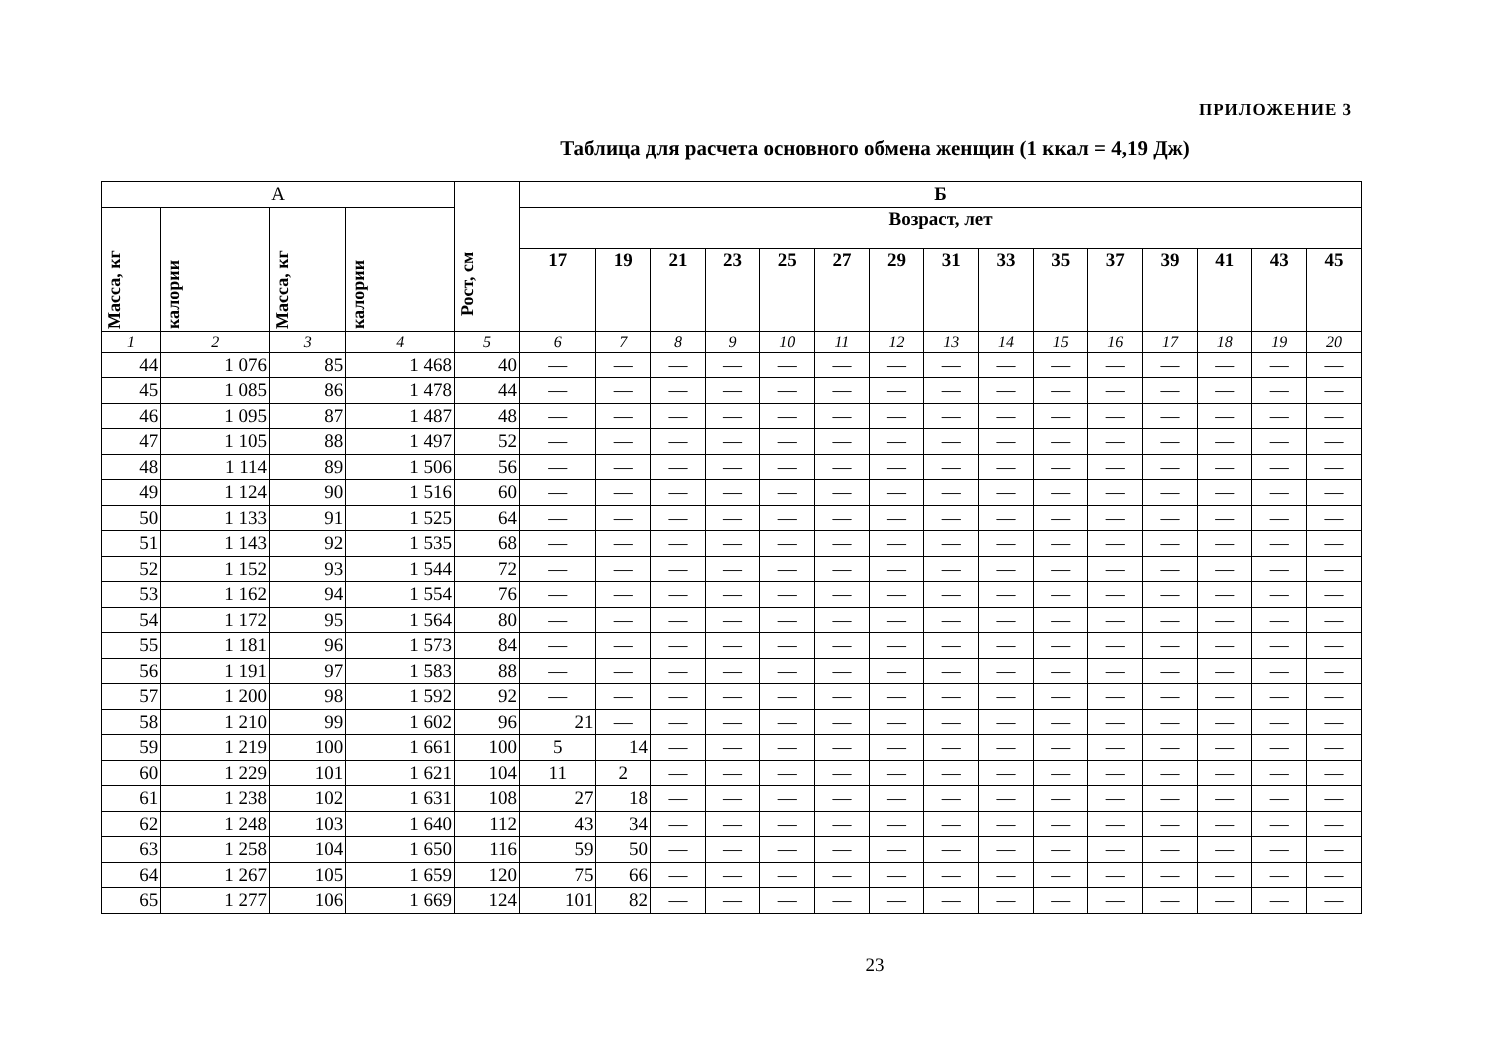ПРИЛОЖЕНИЕ 3
Таблица для расчета основного обмена женщин (1 ккал = 4,19 Дж)
| А | | | | Рост, см | Б | | | | | | | | | | | | | | |
| --- | --- | --- | --- | --- | --- | --- | --- | --- | --- | --- | --- | --- | --- | --- | --- | --- | --- | --- | --- |
| Масса, кг | калории | Масса, кг | калории | | Возраст, лет | | | | | | | | | | | | | | |
| | | | | | 17 | 19 | 21 | 23 | 25 | 27 | 29 | 31 | 33 | 35 | 37 | 39 | 41 | 43 | 45 |
| 1 | 2 | 3 | 4 | 5 | 6 | 7 | 8 | 9 | 10 | 11 | 12 | 13 | 14 | 15 | 16 | 17 | 18 | 19 | 20 |
| 44 | 1 076 | 85 | 1 468 | 40 | — | — | — | — | — | — | — | — | — | — | — | — | — | — | — |
| 45 | 1 085 | 86 | 1 478 | 44 | — | — | — | — | — | — | — | — | — | — | — | — | — | — | — |
| 46 | 1 095 | 87 | 1 487 | 48 | — | — | — | — | — | — | — | — | — | — | — | — | — | — | — |
| 47 | 1 105 | 88 | 1 497 | 52 | — | — | — | — | — | — | — | — | — | — | — | — | — | — | — |
| 48 | 1 114 | 89 | 1 506 | 56 | — | — | — | — | — | — | — | — | — | — | — | — | — | — | — |
| 49 | 1 124 | 90 | 1 516 | 60 | — | — | — | — | — | — | — | — | — | — | — | — | — | — | — |
| 50 | 1 133 | 91 | 1 525 | 64 | — | — | — | — | — | — | — | — | — | — | — | — | — | — | — |
| 51 | 1 143 | 92 | 1 535 | 68 | — | — | — | — | — | — | — | — | — | — | — | — | — | — | — |
| 52 | 1 152 | 93 | 1 544 | 72 | — | — | — | — | — | — | — | — | — | — | — | — | — | — | — |
| 53 | 1 162 | 94 | 1 554 | 76 | — | — | — | — | — | — | — | — | — | — | — | — | — | — | — |
| 54 | 1 172 | 95 | 1 564 | 80 | — | — | — | — | — | — | — | — | — | — | — | — | — | — | — |
| 55 | 1 181 | 96 | 1 573 | 84 | — | — | — | — | — | — | — | — | — | — | — | — | — | — | — |
| 56 | 1 191 | 97 | 1 583 | 88 | — | — | — | — | — | — | — | — | — | — | — | — | — | — | — |
| 57 | 1 200 | 98 | 1 592 | 92 | — | — | — | — | — | — | — | — | — | — | — | — | — | — | — |
| 58 | 1 210 | 99 | 1 602 | 96 | 21 | — | — | — | — | — | — | — | — | — | — | — | — | — | — |
| 59 | 1 219 | 100 | 1 661 | 100 | 5 | 14 | — | — | — | — | — | — | — | — | — | — | — | — | — |
| 60 | 1 229 | 101 | 1 621 | 104 | 11 | 2 | — | — | — | — | — | — | — | — | — | — | — | — | — |
| 61 | 1 238 | 102 | 1 631 | 108 | 27 | 18 | — | — | — | — | — | — | — | — | — | — | — | — | — |
| 62 | 1 248 | 103 | 1 640 | 112 | 43 | 34 | — | — | — | — | — | — | — | — | — | — | — | — | — |
| 63 | 1 258 | 104 | 1 650 | 116 | 59 | 50 | — | — | — | — | — | — | — | — | — | — | — | — | — |
| 64 | 1 267 | 105 | 1 659 | 120 | 75 | 66 | — | — | — | — | — | — | — | — | — | — | — | — | — |
| 65 | 1 277 | 106 | 1 669 | 124 | 101 | 82 | — | — | — | — | — | — | — | — | — | — | — | — | — |
23